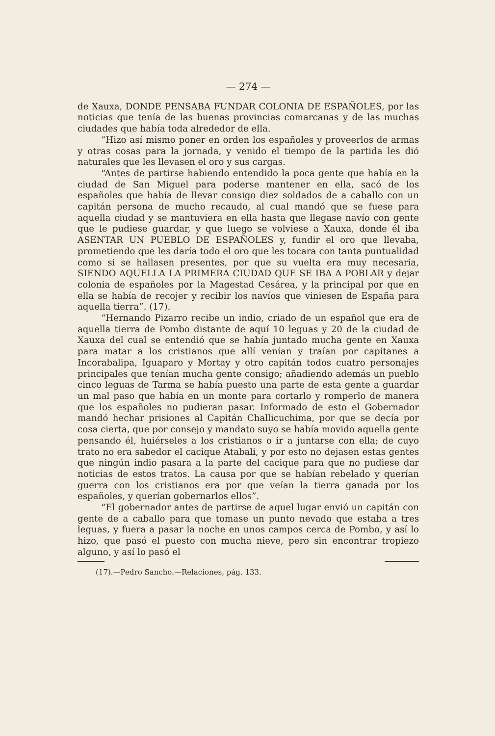— 274 —
de Xauxa, DONDE PENSABA FUNDAR COLONIA DE ESPAÑOLES, por las noticias que tenía de las buenas provincias comarcanas y de las muchas ciudades que había toda alrededor de ella.
“Hizo así mismo poner en orden los españoles y proveerlos de armas y otras cosas para la jornada, y venido el tiempo de la partida les dió naturales que les llevasen el oro y sus cargas.
“Antes de partirse habiendo entendido la poca gente que había en la ciudad de San Miguel para poderse mantener en ella, sacó de los españoles que había de llevar consigo diez soldados de a caballo con un capitán persona de mucho recaudo, al cual mandó que se fuese para aquella ciudad y se mantuviera en ella hasta que llegase navío con gente que le pudiese guardar, y que luego se volviese a Xauxa, donde él iba ASENTAR UN PUEBLO DE ESPAÑOLES y, fundir el oro que llevaba, prometiendo que les daría todo el oro que les tocara con tanta puntualidad como si se hallasen presentes, por que su vuelta era muy necesaria, SIENDO AQUELLA LA PRIMERA CIUDAD QUE SE IBA A POBLAR y dejar colonia de españoles por la Magestad Cesárea, y la principal por que en ella se había de recojer y recibir los navíos que viniesen de España para aquella tierra”. (17).
“Hernando Pizarro recibe un indio, criado de un español que era de aquella tierra de Pombo distante de aquí 10 leguas y 20 de la ciudad de Xauxa del cual se entendió que se había juntado mucha gente en Xauxa para matar a los cristianos que allí venían y traían por capitanes a Incorabalipa, Iguaparo y Mortay y otro capitán todos cuatro personajes principales que tenían mucha gente consigo; añadiendo además un pueblo cinco leguas de Tarma se había puesto una parte de esta gente a guardar un mal paso que había en un monte para cortarlo y romperlo de manera que los españoles no pudieran pasar. Informado de esto el Gobernador mandó hechar prisiones al Capitán Challicuchima, por que se decía por cosa cierta, que por consejo y mandato suyo se había movido aquella gente pensando él, huiérseles a los cristianos o ir a juntarse con ella; de cuyo trato no era sabedor el cacique Atabali, y por esto no dejasen estas gentes que ningún indio pasara a la parte del cacique para que no pudiese dar noticias de estos tratos. La causa por que se habían rebelado y querían guerra con los cristianos era por que veían la tierra ganada por los españoles, y querían gobernarlos ellos”.
“El gobernador antes de partirse de aquel lugar envió un capitán con gente de a caballo para que tomase un punto nevado que estaba a tres leguas, y fuera a pasar la noche en unos campos cerca de Pombo, y así lo hizo, que pasó el puesto con mucha nieve, pero sin encontrar tropiezo alguno, y así lo pasó el
(17).—Pedro Sancho.—Relaciones, pág. 133.